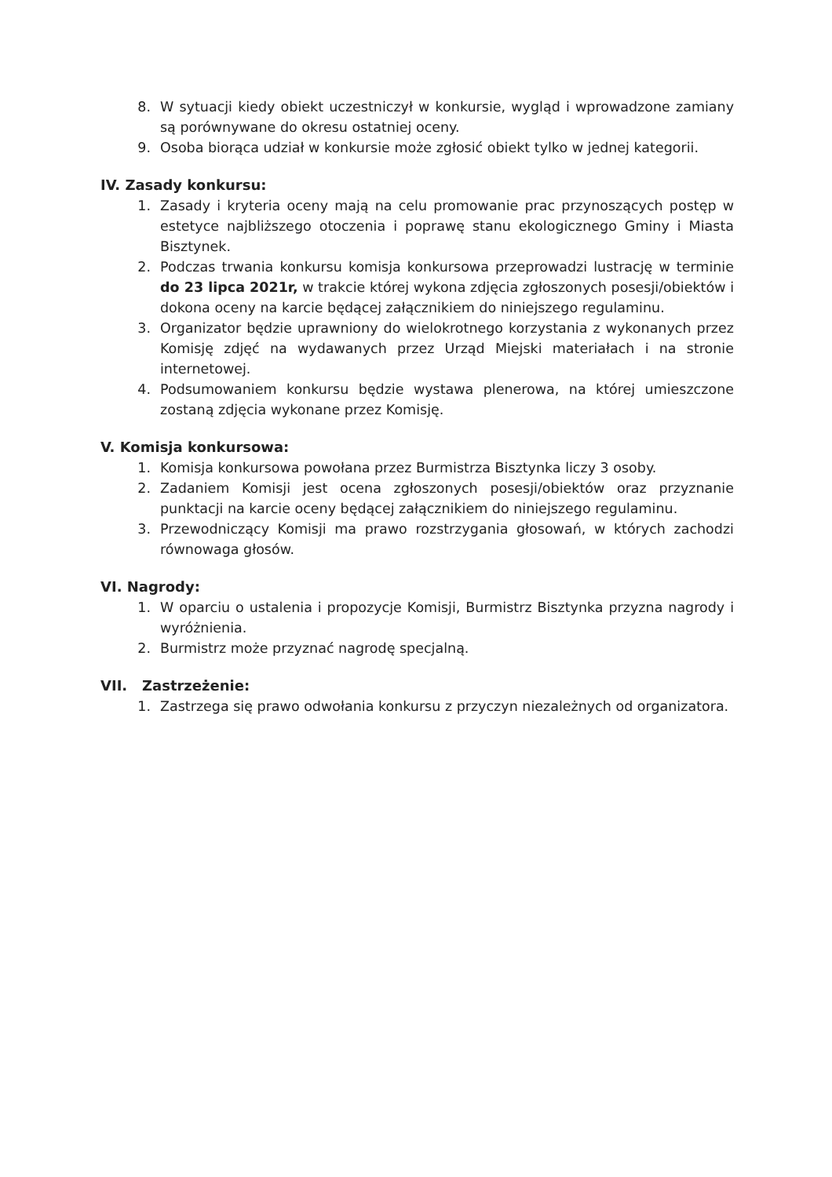8. W sytuacji kiedy obiekt uczestniczył w konkursie, wygląd i wprowadzone zamiany są porównywane do okresu ostatniej oceny.
9. Osoba biorąca udział w konkursie może zgłosić obiekt tylko w jednej kategorii.
IV. Zasady konkursu:
1. Zasady i kryteria oceny mają na celu promowanie prac przynoszących postęp w estetyce najbliższego otoczenia i poprawę stanu ekologicznego Gminy i Miasta Bisztynek.
2. Podczas trwania konkursu komisja konkursowa przeprowadzi lustrację w terminie do 23 lipca 2021r, w trakcie której wykona zdjęcia zgłoszonych posesji/obiektów i dokona oceny na karcie będącej załącznikiem do niniejszego regulaminu.
3. Organizator będzie uprawniony do wielokrotnego korzystania z wykonanych przez Komisję zdjęć na wydawanych przez Urząd Miejski materiałach i na stronie internetowej.
4. Podsumowaniem konkursu będzie wystawa plenerowa, na której umieszczone zostaną zdjęcia wykonane przez Komisję.
V. Komisja konkursowa:
1. Komisja konkursowa powołana przez Burmistrza Bisztynka liczy 3 osoby.
2. Zadaniem Komisji jest ocena zgłoszonych posesji/obiektów oraz przyznanie punktacji na karcie oceny będącej załącznikiem do niniejszego regulaminu.
3. Przewodniczący Komisji ma prawo rozstrzygania głosowań, w których zachodzi równowaga głosów.
VI. Nagrody:
1. W oparciu o ustalenia i propozycje Komisji, Burmistrz Bisztynka przyzna nagrody i wyróżnienia.
2. Burmistrz może przyznać nagrodę specjalną.
VII. Zastrzeżenie:
1. Zastrzega się prawo odwołania konkursu z przyczyn niezależnych od organizatora.